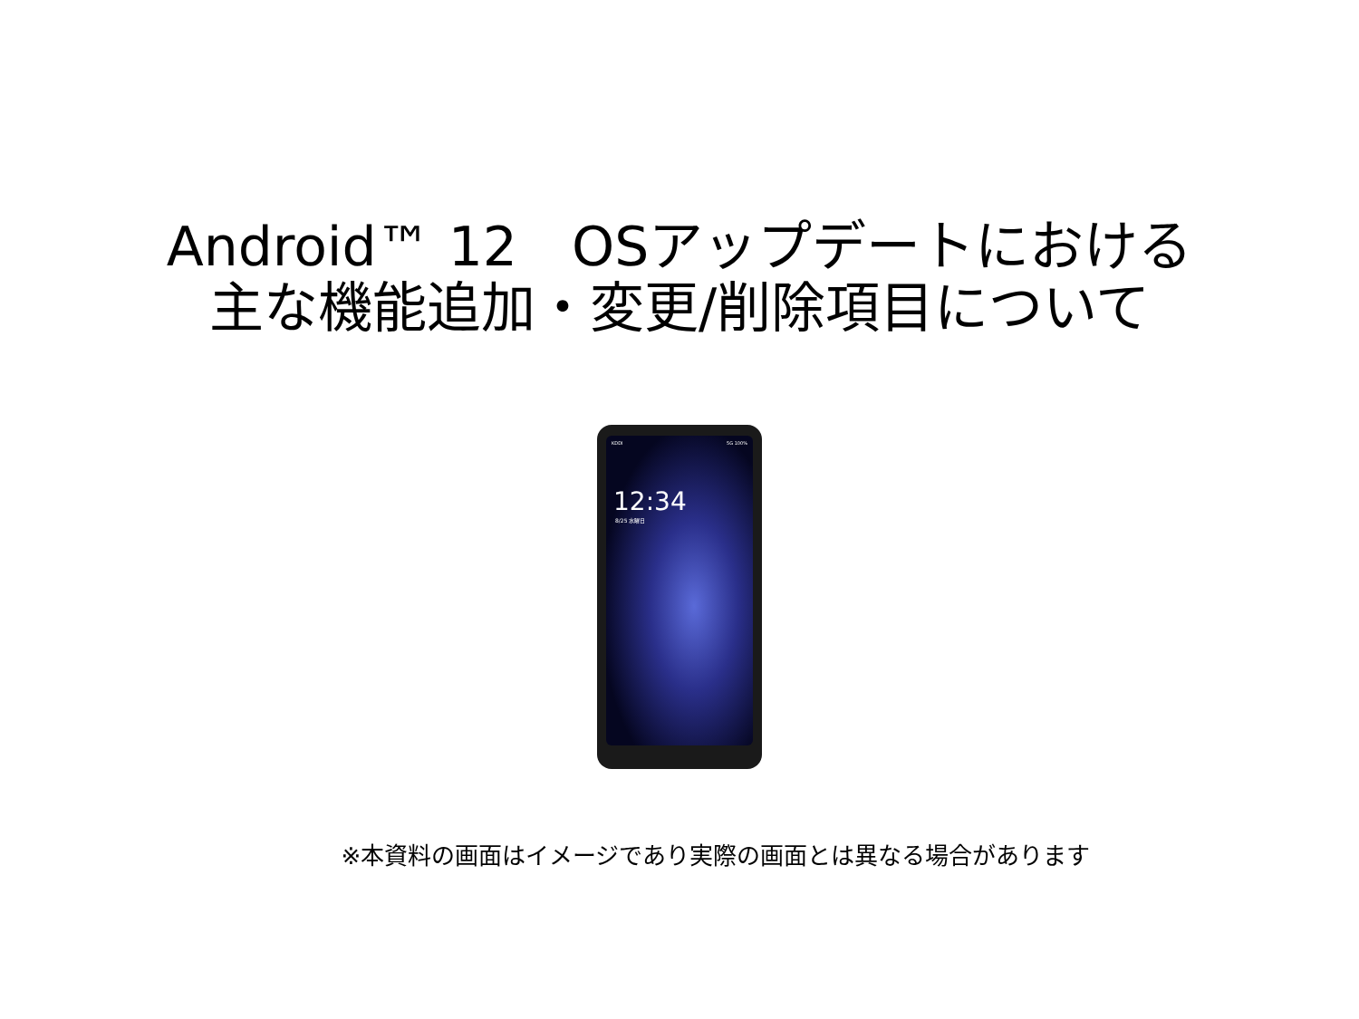Android™ 12　OSアップデートにおける
主な機能追加・変更/削除項目について
KDDI 5G 100%
12:34
8/25 水曜日
※本資料の画面はイメージであり実際の画面とは異なる場合があります